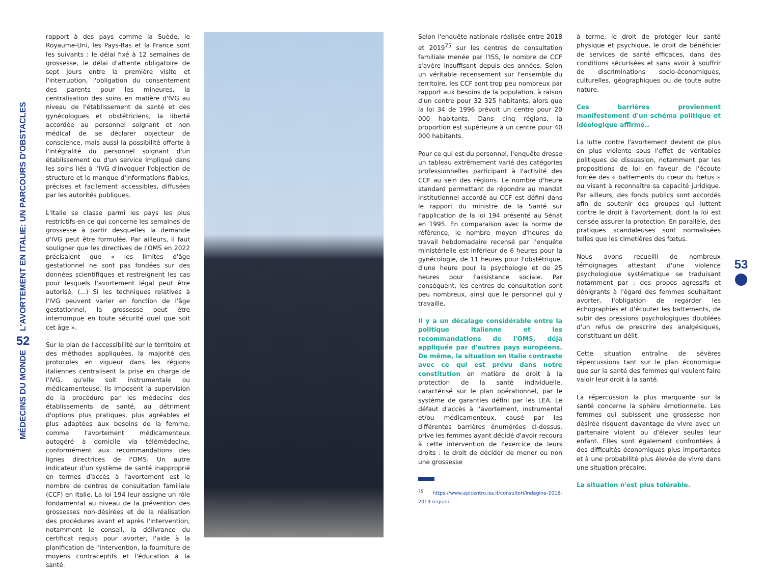L'AVORTEMENT EN ITALIE: UN PARCOURS D'OBSTACLES
52
MÉDECINS DU MONDE
rapport à des pays comme la Suède, le Royaume-Uni, les Pays-Bas et la France sont les suivants : le délai fixé à 12 semaines de grossesse, le délai d'attente obligatoire de sept jours entre la première visite et l'interruption, l'obligation du consentement des parents pour les mineures, la centralisation des soins en matière d'IVG au niveau de l'établissement de santé et des gynécologues et obstétriciens, la liberté accordée au personnel soignant et non médical de se déclarer objecteur de conscience, mais aussi la possibilité offerte à l'intégralité du personnel soignant d'un établissement ou d'un service impliqué dans les soins liés à l'IVG d'invoquer l'objection de structure et le manque d'informations fiables, précises et facilement accessibles, diffusées par les autorités publiques.
L'Italie se classe parmi les pays les plus restrictifs en ce qui concerne les semaines de grossesse à partir desquelles la demande d'IVG peut être formulée. Par ailleurs, il faut souligner que les directives de l'OMS en 2022 précisaient que « les limites d'âge gestationnel ne sont pas fondées sur des données scientifiques et restreignent les cas pour lesquels l'avortement légal peut être autorisé. (...) Si les techniques relatives à l'IVG peuvent varier en fonction de l'âge gestationnel, la grossesse peut être interrompue en toute sécurité quel que soit cet âge ».
Sur le plan de l'accessibilité sur le territoire et des méthodes appliquées, la majorité des protocoles en vigueur dans les régions italiennes centralisent la prise en charge de l'IVG, qu'elle soit instrumentale ou médicamenteuse. Ils imposent la supervision de la procédure par les médecins des établissements de santé, au détriment d'options plus pratiques, plus agréables et plus adaptées aux besoins de la femme, comme l'avortement médicamenteux autogéré à domicile via télémédecine, conformément aux recommandations des lignes directrices de l'OMS. Un autre indicateur d'un système de santé inapproprié en termes d'accès à l'avortement est le nombre de centres de consultation familiale (CCF) en Italie. La loi 194 leur assigne un rôle fondamental au niveau de la prévention des grossesses non-désirées et de la réalisation des procédures avant et après l'intervention, notamment le conseil, la délivrance du certificat requis pour avorter, l'aide à la planification de l'intervention, la fourniture de moyens contraceptifs et l'éducation à la santé.
Selon l'enquête nationale réalisée entre 2018 et 2019<sup>75</sup> sur les centres de consultation familiale menée par l'ISS, le nombre de CCF s'avère insuffisant depuis des années. Selon un véritable recensement sur l'ensemble du territoire, les CCF sont trop peu nombreux par rapport aux besoins de la population, à raison d'un centre pour 32 325 habitants, alors que la loi 34 de 1996 prévoit un centre pour 20 000 habitants. Dans cinq régions, la proportion est supérieure à un centre pour 40 000 habitants.
Pour ce qui est du personnel, l'enquête dresse un tableau extrêmement varié des catégories professionnelles participant à l'activité des CCF au sein des régions. Le nombre d'heure standard permettant de répondre au mandat institutionnel accordé au CCF est défini dans le rapport du ministre de la Santé sur l'application de la loi 194 présenté au Sénat en 1995. En comparaison avec la norme de référence, le nombre moyen d'heures de travail hebdomadaire recensé par l'enquête ministérielle est inférieur de 6 heures pour la gynécologie, de 11 heures pour l'obstétrique, d'une heure pour la psychologie et de 25 heures pour l'assistance sociale. Par conséquent, les centres de consultation sont peu nombreux, ainsi que le personnel qui y travaille.
Il y a un décalage considérable entre la politique italienne et les recommandations de l'OMS, déjà appliquée par d'autres pays européens. De même, la situation en Italie contraste avec ce qui est prévu dans notre constitution en matière de droit à la protection de la santé individuelle, caractérisé sur le plan opérationnel, par le système de garanties défini par les LEA. Le défaut d'accès à l'avortement, instrumental et/ou médicamenteux, causé par les différentes barrières énumérées ci-dessus, prive les femmes ayant décidé d'avoir recours à cette intervention de l'exercice de leurs droits : le droit de décider de mener ou non une grossesse
<sup>75</sup> https://www.epicentro.iss.it/consultori/indagine-2018-2019-regioni
à terme, le droit de protéger leur santé physique et psychique, le droit de bénéficier de services de santé efficaces, dans des conditions sécurisées et sans avoir à souffrir de discriminations socio-économiques, culturelles, géographiques ou de toute autre nature.
Ces barrières proviennent manifestement d'un schéma politique et idéologique affirmé..
La lutte contre l'avortement devient de plus en plus violente sous l'effet de véritables politiques de dissuasion, notamment par les propositions de loi en faveur de l'écoute forcée des « battements du cœur du fœtus » ou visant à reconnaître sa capacité juridique. Par ailleurs, des fonds publics sont accordés afin de soutenir des groupes qui luttent contre le droit à l'avortement, dont la loi est censée assurer la protection. En parallèle, des pratiques scandaleuses sont normalisées telles que les cimetières des fœtus.
Nous avons recueilli de nombreux témoignages attestant d'une violence psychologique systématique se traduisant notamment par : des propos agressifs et dénigrants à l'égard des femmes souhaitant avorter, l'obligation de regarder les échographies et d'écouter les battements, de subir des pressions psychologiques doublées d'un refus de prescrire des analgésiques, constituant un délit.
Cette situation entraîne de sévères répercussions tant sur le plan économique que sur la santé des femmes qui veulent faire valoir leur droit à la santé.
La répercussion la plus marquante sur la santé concerne la sphère émotionnelle. Les femmes qui subissent une grossesse non désirée risquent davantage de vivre avec un partenaire violent ou d'élever seules leur enfant. Elles sont également confrontées à des difficultés économiques plus importantes et à une probabilité plus élevée de vivre dans une situation précaire.
La situation n'est plus tolérable.
53